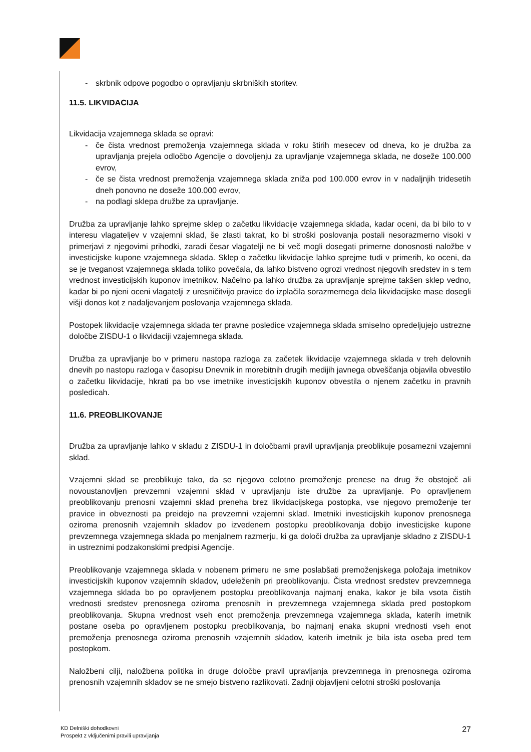- skrbnik odpove pogodbo o opravljanju skrbniških storitev.
11.5. LIKVIDACIJA
Likvidacija vzajemnega sklada se opravi:
- če čista vrednost premoženja vzajemnega sklada v roku štirih mesecev od dneva, ko je družba za upravljanja prejela odločbo Agencije o dovoljenju za upravljanje vzajemnega sklada, ne doseže 100.000 evrov,
- če se čista vrednost premoženja vzajemnega sklada zniža pod 100.000 evrov in v nadaljnjih tridesetih dneh ponovno ne doseže 100.000 evrov,
- na podlagi sklepa družbe za upravljanje.
Družba za upravljanje lahko sprejme sklep o začetku likvidacije vzajemnega sklada, kadar oceni, da bi bilo to v interesu vlagateljev v vzajemni sklad, še zlasti takrat, ko bi stroški poslovanja postali nesorazmerno visoki v primerjavi z njegovimi prihodki, zaradi česar vlagatelji ne bi več mogli dosegati primerne donosnosti naložbe v investicijske kupone vzajemnega sklada. Sklep o začetku likvidacije lahko sprejme tudi v primerih, ko oceni, da se je tveganost vzajemnega sklada toliko povečala, da lahko bistveno ogrozi vrednost njegovih sredstev in s tem vrednost investicijskih kuponov imetnikov. Načelno pa lahko družba za upravljanje sprejme takšen sklep vedno, kadar bi po njeni oceni vlagatelji z uresničitvijo pravice do izplačila sorazmernega dela likvidacijske mase dosegli višji donos kot z nadaljevanjem poslovanja vzajemnega sklada.
Postopek likvidacije vzajemnega sklada ter pravne posledice vzajemnega sklada smiselno opredeljujejo ustrezne določbe ZISDU-1 o likvidaciji vzajemnega sklada.
Družba za upravljanje bo v primeru nastopa razloga za začetek likvidacije vzajemnega sklada v treh delovnih dnevih po nastopu razloga v časopisu Dnevnik in morebitnih drugih medijih javnega obveščanja objavila obvestilo o začetku likvidacije, hkrati pa bo vse imetnike investicijskih kuponov obvestila o njenem začetku in pravnih posledicah.
11.6. PREOBLIKOVANJE
Družba za upravljanje lahko v skladu z ZISDU-1 in določbami pravil upravljanja preoblikuje posamezni vzajemni sklad.
Vzajemni sklad se preoblikuje tako, da se njegovo celotno premoženje prenese na drug že obstoječ ali novoustanovljen prevzemni vzajemni sklad v upravljanju iste družbe za upravljanje. Po opravljenem preoblikovanju prenosni vzajemni sklad preneha brez likvidacijskega postopka, vse njegovo premoženje ter pravice in obveznosti pa preidejo na prevzemni vzajemni sklad. Imetniki investicijskih kuponov prenosnega oziroma prenosnih vzajemnih skladov po izvedenem postopku preoblikovanja dobijo investicijske kupone prevzemnega vzajemnega sklada po menjalnem razmerju, ki ga določi družba za upravljanje skladno z ZISDU-1 in ustreznimi podzakonskimi predpisi Agencije.
Preoblikovanje vzajemnega sklada v nobenem primeru ne sme poslabšati premoženjskega položaja imetnikov investicijskih kuponov vzajemnih skladov, udeleženih pri preoblikovanju. Čista vrednost sredstev prevzemnega vzajemnega sklada bo po opravljenem postopku preoblikovanja najmanj enaka, kakor je bila vsota čistih vrednosti sredstev prenosnega oziroma prenosnih in prevzemnega vzajemnega sklada pred postopkom preoblikovanja. Skupna vrednost vseh enot premoženja prevzemnega vzajemnega sklada, katerih imetnik postane oseba po opravljenem postopku preoblikovanja, bo najmanj enaka skupni vrednosti vseh enot premoženja prenosnega oziroma prenosnih vzajemnih skladov, katerih imetnik je bila ista oseba pred tem postopkom.
Naložbeni cilji, naložbena politika in druge določbe pravil upravljanja prevzemnega in prenosnega oziroma prenosnih vzajemnih skladov se ne smejo bistveno razlikovati. Zadnji objavljeni celotni stroški poslovanja
KD Delniški dohodkovni
Prospekt z vključenimi pravili upravljanja
27